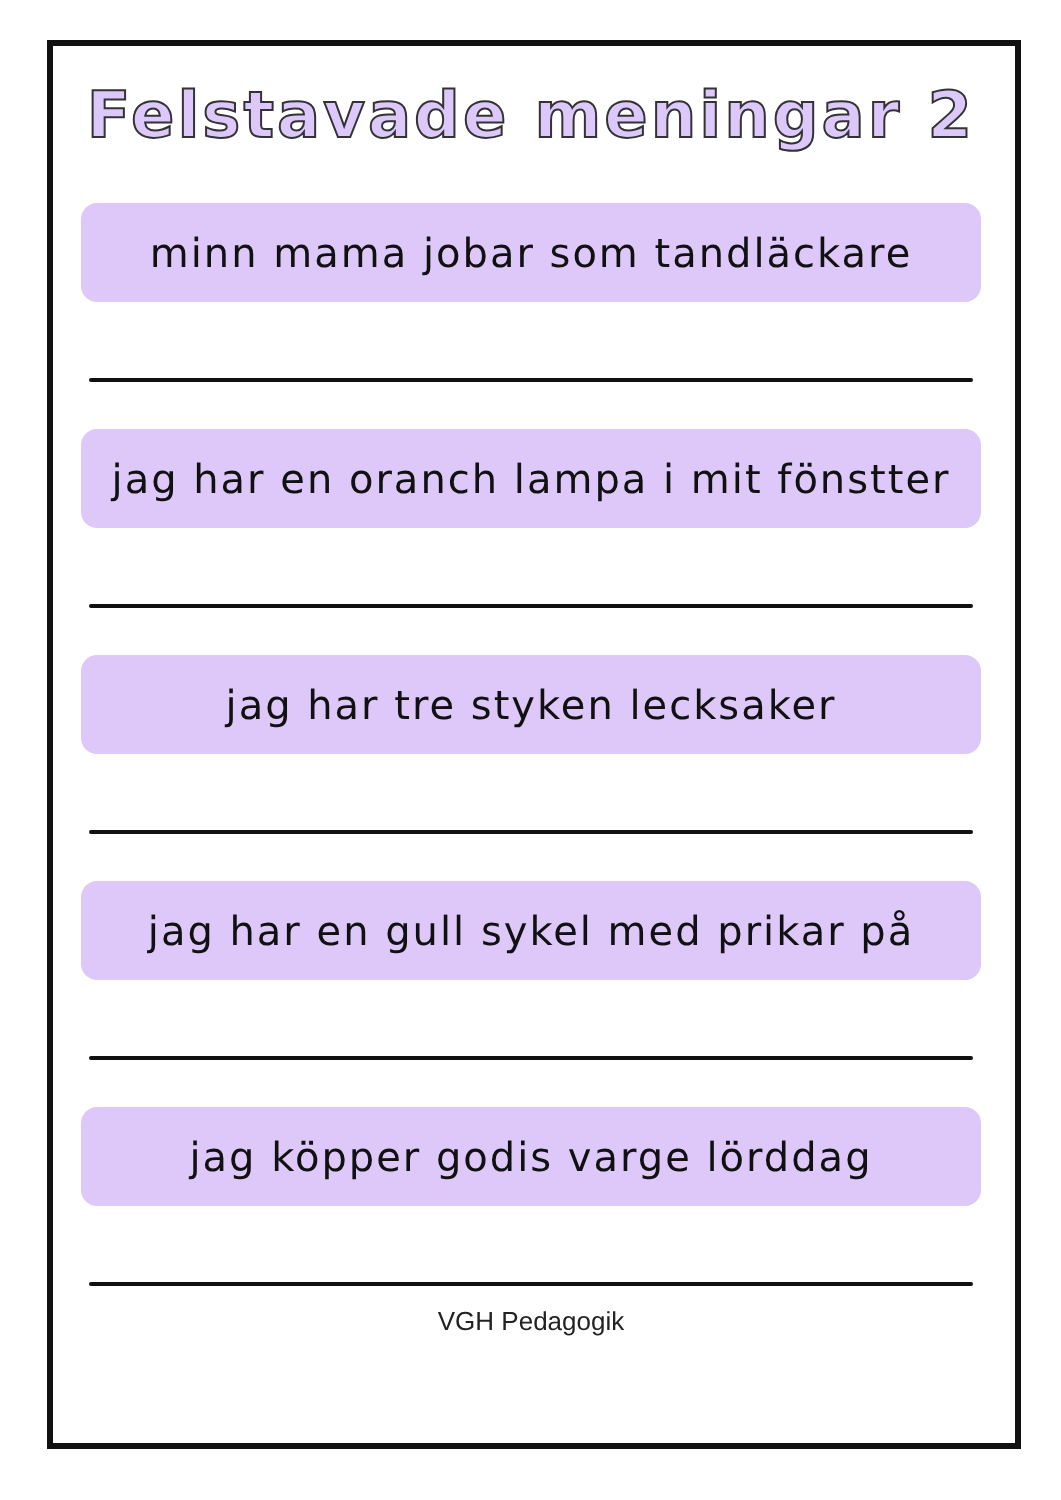Felstavade meningar 2
minn mama jobar som tandläckare
jag har en oranch lampa i mit fönstter
jag har tre styken lecksaker
jag har en gull sykel med prikar på
jag köpper godis varge lörddag
VGH Pedagogik